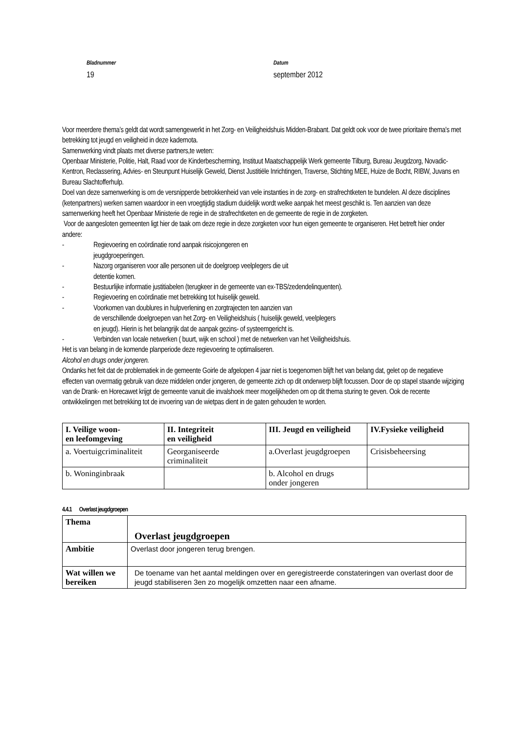Bladnummer
19
Datum
september 2012
Voor meerdere thema’s geldt dat wordt samengewerkt in het Zorg- en Veiligheidshuis Midden-Brabant. Dat geldt ook voor de twee prioritaire thema's met betrekking tot jeugd en veiligheid in deze kadernota.
Samenwerking vindt plaats met diverse partners,te weten:
Openbaar Ministerie, Politie, Halt, Raad voor de Kinderbescherming, Instituut Maatschappelijk Werk gemeente Tilburg, Bureau Jeugdzorg, Novadic-Kentron, Reclassering, Advies- en Steunpunt Huiselijk Geweld, Dienst Justitiële Inrichtingen, Traverse, Stichting MEE, Huize de Bocht, RIBW, Juvans en Bureau Slachtofferhulp.
Doel van deze samenwerking is om de versnipperde betrokkenheid van vele instanties in de zorg- en strafrechtketen te bundelen. Al deze disciplines (ketenpartners) werken samen waardoor in een vroegtijdig stadium duidelijk wordt welke aanpak het meest geschikt is. Ten aanzien van deze samenwerking heeft het Openbaar Ministerie de regie in de strafrechtketen en de gemeente de regie in de zorgketen.
Voor de aangesloten gemeenten ligt hier de taak om deze regie in deze zorgketen voor hun eigen gemeente te organiseren. Het betreft hier onder andere:
- Regievoering en coördinatie rond aanpak risicojongeren en
jeugdgroeperingen.
- Nazorg organiseren voor alle personen uit de doelgroep veelplegers die uit
detentie komen.
- Bestuurlijke informatie justitiabelen (terugkeer in de gemeente van ex-TBS/zedendelinquenten).
- Regievoering en coördinatie met betrekking tot huiselijk geweld.
- Voorkomen van doublures in hulpverlening en zorgtrajecten ten aanzien van
de verschillende doelgroepen van het Zorg- en Veiligheidshuis ( huiselijk geweld, veelplegers
en jeugd). Hierin is het belangrijk dat de aanpak gezins- of systeemgericht is.
- Verbinden van locale netwerken ( buurt, wijk en school ) met de netwerken van het Veiligheidshuis.
Het is van belang in de komende planperiode deze regievoering te optimaliseren.
Alcohol en drugs onder jongeren.
Ondanks het feit dat de problematiek in de gemeente Goirle de afgelopen 4 jaar niet is toegenomen blijft het van belang dat, gelet op de negatieve effecten van overmatig gebruik van deze middelen onder jongeren, de gemeente zich op dit onderwerp blijft focussen. Door de op stapel staande wijziging van de Drank- en Horecawet krijgt de gemeente vanuit die invalshoek meer mogelijkheden om op dit thema sturing te geven. Ook de recente ontwikkelingen met betrekking tot de invoering van de wietpas dient in de gaten gehouden te worden.
| I. Veilige woon- en leefomgeving | II. Integriteit en veiligheid | III. Jeugd en veiligheid | IV.Fysieke veiligheid |
| --- | --- | --- | --- |
| a. Voertuigcriminaliteit | Georganiseerde criminaliteit | a.Overlast jeugdgroepen | Crisisbeheersing |
| b. Woninginbraak | | b. Alcohol en drugs onder jongeren | |
4.4.1 Overlast jeugdgroepen
| Thema | Overlast jeugdgroepen |
| --- | --- |
| Ambitie | Overlast door jongeren terug brengen. |
| Wat willen we bereiken | De toename van het aantal meldingen over en geregistreerde constateringen van overlast door de jeugd stabiliseren 3en zo mogelijk omzetten naar een afname. |